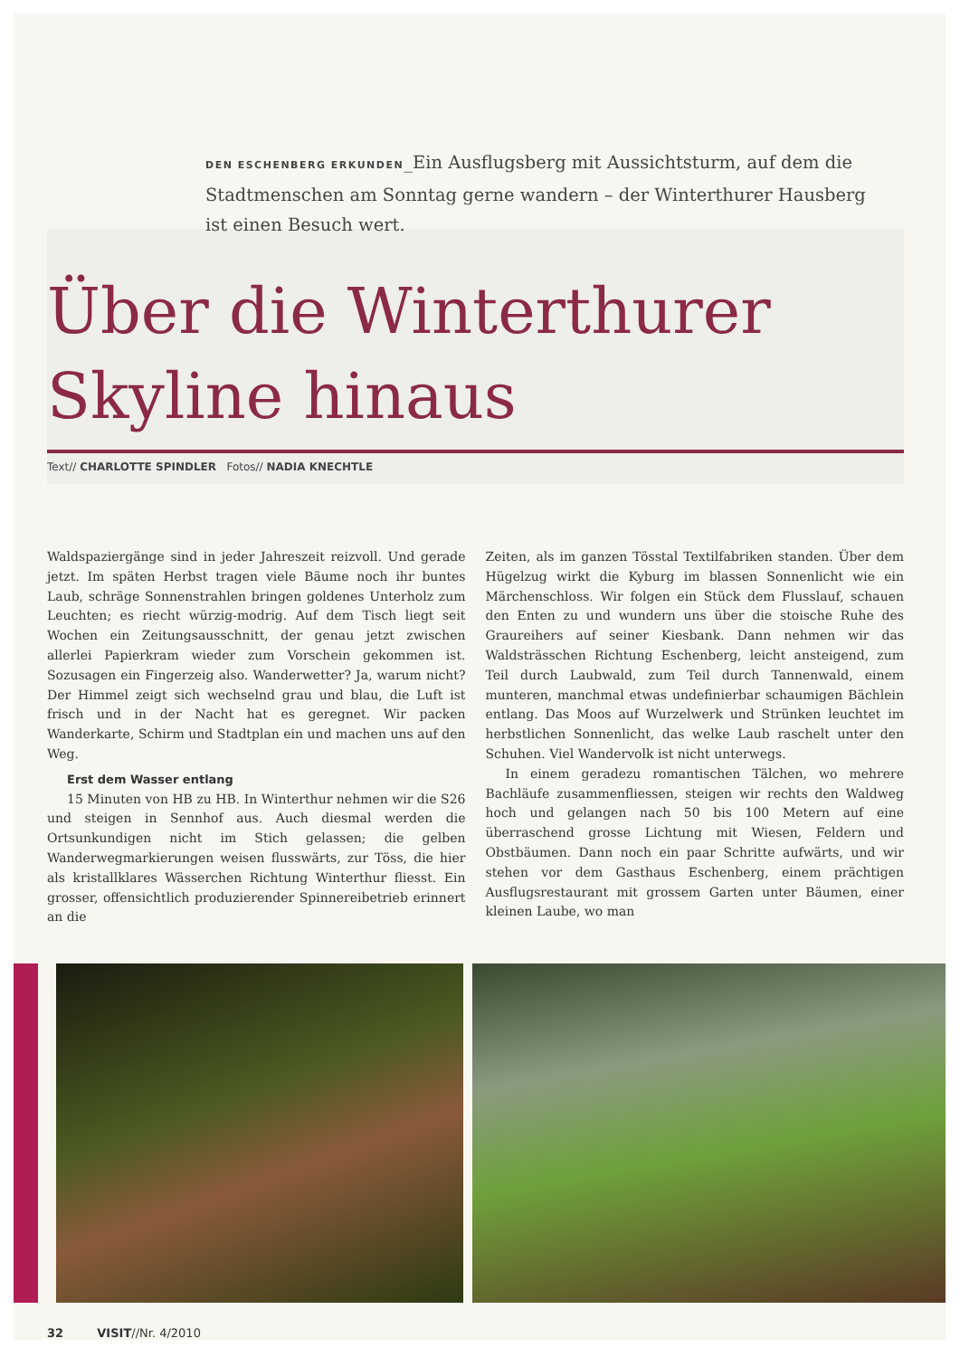DEN ESCHENBERG ERKUNDEN_Ein Ausflugsberg mit Aussichtsturm, auf dem die Stadtmenschen am Sonntag gerne wandern – der Winterthurer Hausberg ist einen Besuch wert.
Über die Winterthurer
Skyline hinaus
Text// CHARLOTTE SPINDLER Fotos// NADIA KNECHTLE
Waldspaziergänge sind in jeder Jahreszeit reizvoll. Und gerade jetzt. Im späten Herbst tragen viele Bäume noch ihr buntes Laub, schräge Sonnenstrahlen bringen goldenes Unterholz zum Leuchten; es riecht würzig-modrig. Auf dem Tisch liegt seit Wochen ein Zeitungsausschnitt, der genau jetzt zwischen allerlei Papierkram wieder zum Vorschein gekommen ist. Sozusagen ein Fingerzeig also. Wanderwetter? Ja, warum nicht? Der Himmel zeigt sich wechselnd grau und blau, die Luft ist frisch und in der Nacht hat es geregnet. Wir packen Wanderkarte, Schirm und Stadtplan ein und machen uns auf den Weg.
Erst dem Wasser entlang
15 Minuten von HB zu HB. In Winterthur nehmen wir die S26 und steigen in Sennhof aus. Auch diesmal werden die Ortsunkundigen nicht im Stich gelassen; die gelben Wanderwegmarkierungen weisen flusswärts, zur Töss, die hier als kristallklares Wässerchen Richtung Winterthur fliesst. Ein grosser, offensichtlich produzierender Spinnereibetrieb erinnert an die
Zeiten, als im ganzen Tösstal Textilfabriken standen. Über dem Hügelzug wirkt die Kyburg im blassen Sonnenlicht wie ein Märchenschloss. Wir folgen ein Stück dem Flusslauf, schauen den Enten zu und wundern uns über die stoische Ruhe des Graureihers auf seiner Kiesbank. Dann nehmen wir das Waldsträsschen Richtung Eschenberg, leicht ansteigend, zum Teil durch Laubwald, zum Teil durch Tannenwald, einem munteren, manchmal etwas undefinierbar schaumigen Bächlein entlang. Das Moos auf Wurzelwerk und Strünken leuchtet im herbstlichen Sonnenlicht, das welke Laub raschelt unter den Schuhen. Viel Wandervolk ist nicht unterwegs.
In einem geradezu romantischen Tälchen, wo mehrere Bachläufe zusammenfliessen, steigen wir rechts den Waldweg hoch und gelangen nach 50 bis 100 Metern auf eine überraschend grosse Lichtung mit Wiesen, Feldern und Obstbäumen. Dann noch ein paar Schritte aufwärts, und wir stehen vor dem Gasthaus Eschenberg, einem prächtigen Ausflugsrestaurant mit grossem Garten unter Bäumen, einer kleinen Laube, wo man
32 VISIT//Nr. 4/2010